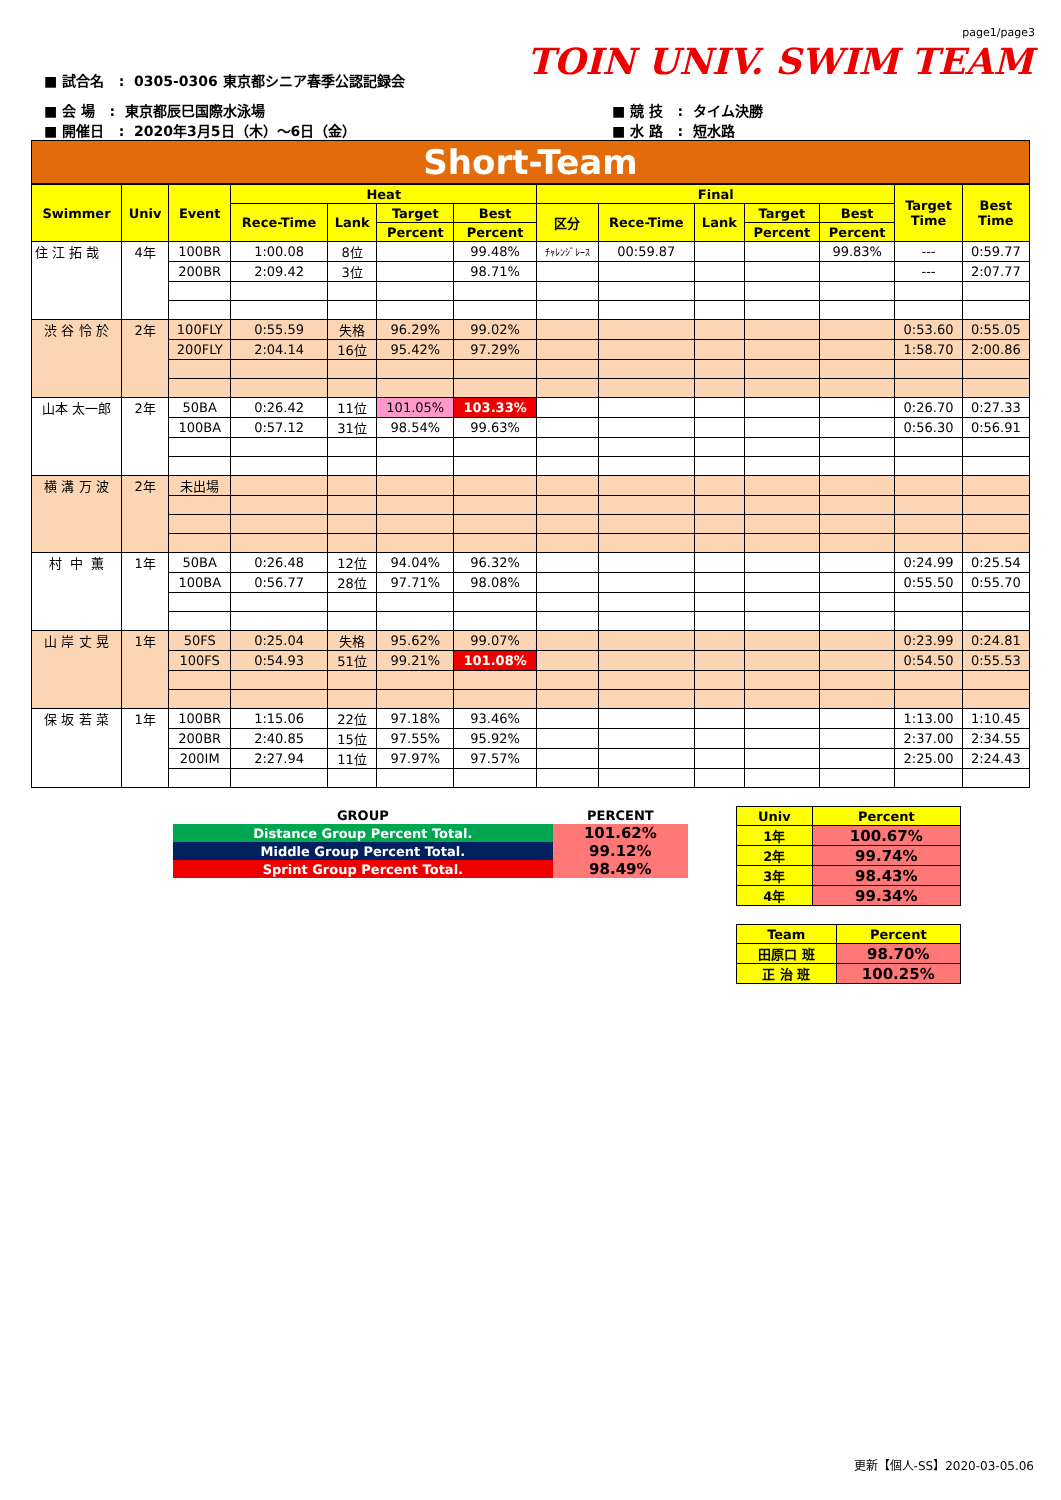page1/page3
TOIN UNIV. SWIM TEAM
■ 試合名 : 0305-0306 東京都シニア春季公認記録会
■ 会 場 : 東京都辰巳国際水泳場
■ 開催日 : 2020年3月5日（木）～6日（金）
■ 競 技 : タイム決勝
■ 水 路 : 短水路
Short-Team
| Swimmer | Univ | Event | Heat | | | | Final | | | | | Target Time | Best Time |
| --- | --- | --- | --- | --- | --- | --- | --- | --- | --- | --- | --- | --- | --- |
| | | | Rece-Time | Lank | Target | Best | 区分 | Rece-Time | Lank | Target | Best | | |
| | | | | | Percent | Percent | | | | Percent | Percent | | |
| 住 江 拓 哉 | 4年 | 100BR | 1:00.08 | 8位 | | 99.48% | ﾁｬﾚﾝｼﾞﾚｰｽ | 00:59.87 | | | 99.83% | --- | 0:59.77 |
| | | 200BR | 2:09.42 | 3位 | | 98.71% | | | | | | --- | 2:07.77 |
| 渋 谷 怜 於 | 2年 | 100FLY | 0:55.59 | 失格 | 96.29% | 99.02% | | | | | | 0:53.60 | 0:55.05 |
| | | 200FLY | 2:04.14 | 16位 | 95.42% | 97.29% | | | | | | 1:58.70 | 2:00.86 |
| 山本 太一郎 | 2年 | 50BA | 0:26.42 | 11位 | 101.05% | 103.33% | | | | | | 0:26.70 | 0:27.33 |
| | | 100BA | 0:57.12 | 31位 | 98.54% | 99.63% | | | | | | 0:56.30 | 0:56.91 |
| 横 溝 万 波 | 2年 | 未出場 | | | | | | | | | | | |
| 村 中 薫 | 1年 | 50BA | 0:26.48 | 12位 | 94.04% | 96.32% | | | | | | 0:24.99 | 0:25.54 |
| | | 100BA | 0:56.77 | 28位 | 97.71% | 98.08% | | | | | | 0:55.50 | 0:55.70 |
| 山 岸 丈 晃 | 1年 | 50FS | 0:25.04 | 失格 | 95.62% | 99.07% | | | | | | 0:23.99 | 0:24.81 |
| | | 100FS | 0:54.93 | 51位 | 99.21% | 101.08% | | | | | | 0:54.50 | 0:55.53 |
| 保 坂 若 菜 | 1年 | 100BR | 1:15.06 | 22位 | 97.18% | 93.46% | | | | | | 1:13.00 | 1:10.45 |
| | | 200BR | 2:40.85 | 15位 | 97.55% | 95.92% | | | | | | 2:37.00 | 2:34.55 |
| | | 200IM | 2:27.94 | 11位 | 97.97% | 97.57% | | | | | | 2:25.00 | 2:24.43 |
| GROUP | PERCENT |
| Distance Group Percent Total. | 101.62% |
| Middle Group Percent Total. | 99.12% |
| Sprint Group Percent Total. | 98.49% |
| Univ | Percent |
| 1年 | 100.67% |
| 2年 | 99.74% |
| 3年 | 98.43% |
| 4年 | 99.34% |
| Team | Percent |
| 田原口 班 | 98.70% |
| 正 治 班 | 100.25% |
更新【個人-SS】2020-03-05.06